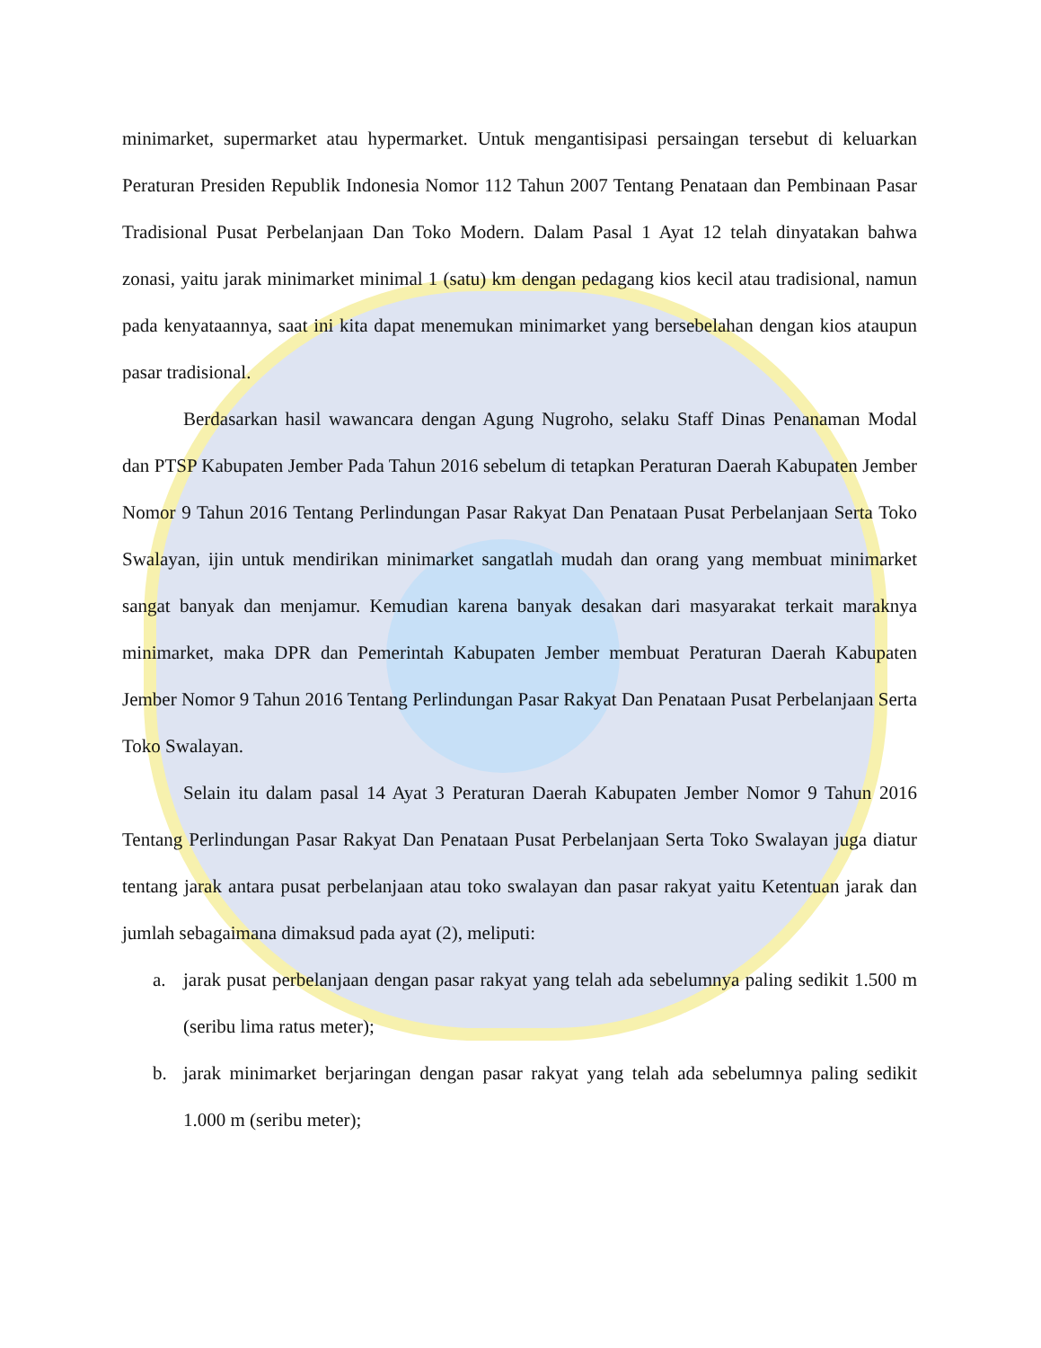minimarket, supermarket atau hypermarket. Untuk mengantisipasi persaingan tersebut di keluarkan Peraturan Presiden Republik Indonesia Nomor 112 Tahun 2007 Tentang Penataan dan Pembinaan Pasar Tradisional Pusat Perbelanjaan Dan Toko Modern. Dalam Pasal 1 Ayat 12 telah dinyatakan bahwa zonasi, yaitu jarak minimarket minimal 1 (satu) km dengan pedagang kios kecil atau tradisional, namun pada kenyataannya, saat ini kita dapat menemukan minimarket yang bersebelahan dengan kios ataupun pasar tradisional.
Berdasarkan hasil wawancara dengan Agung Nugroho, selaku Staff Dinas Penanaman Modal dan PTSP Kabupaten Jember Pada Tahun 2016 sebelum di tetapkan Peraturan Daerah Kabupaten Jember Nomor 9 Tahun 2016 Tentang Perlindungan Pasar Rakyat Dan Penataan Pusat Perbelanjaan Serta Toko Swalayan, ijin untuk mendirikan minimarket sangatlah mudah dan orang yang membuat minimarket sangat banyak dan menjamur. Kemudian karena banyak desakan dari masyarakat terkait maraknya minimarket, maka DPR dan Pemerintah Kabupaten Jember membuat Peraturan Daerah Kabupaten Jember Nomor 9 Tahun 2016 Tentang Perlindungan Pasar Rakyat Dan Penataan Pusat Perbelanjaan Serta Toko Swalayan.
Selain itu dalam pasal 14 Ayat 3 Peraturan Daerah Kabupaten Jember Nomor 9 Tahun 2016 Tentang Perlindungan Pasar Rakyat Dan Penataan Pusat Perbelanjaan Serta Toko Swalayan juga diatur tentang jarak antara pusat perbelanjaan atau toko swalayan dan pasar rakyat yaitu Ketentuan jarak dan jumlah sebagaimana dimaksud pada ayat (2), meliputi:
a. jarak pusat perbelanjaan dengan pasar rakyat yang telah ada sebelumnya paling sedikit 1.500 m (seribu lima ratus meter);
b. jarak minimarket berjaringan dengan pasar rakyat yang telah ada sebelumnya paling sedikit 1.000 m (seribu meter);